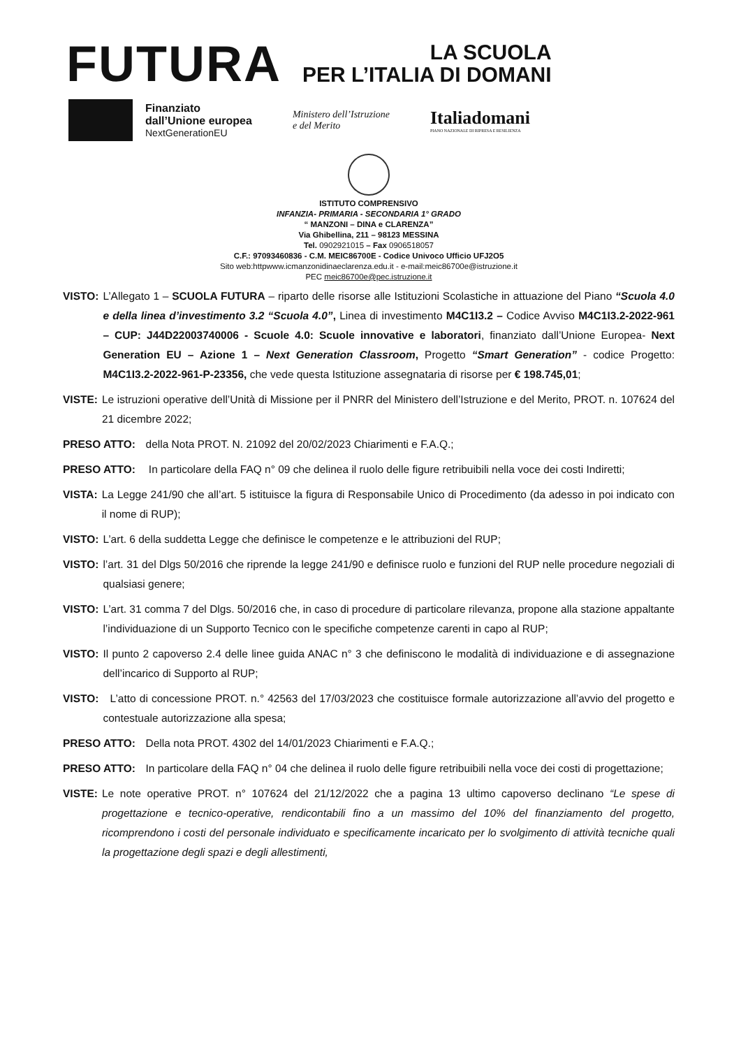FUTURA
LA SCUOLA
PER L’ITALIA DI DOMANI
Finanziato
dall’Unione europea
NextGenerationEU
Ministero dell’Istruzione
e del Merito
Italiadomani
PIANO NAZIONALE DI RIPRESA E RESILIENZA
ISTITUTO COMPRENSIVO
INFANZIA- PRIMARIA - SECONDARIA 1° GRADO
“ MANZONI – DINA e CLARENZA”
Via Ghibellina, 211 – 98123 MESSINA
Tel. 0902921015 – Fax 0906518057
C.F.: 97093460836 - C.M. MEIC86700E - Codice Univoco Ufficio UFJ2O5
Sito web:httpwww.icmanzonidinaeclarenza.edu.it - e-mail:meic86700e@istruzione.it
PEC meic86700e@pec.istruzione.it
VISTO: L’Allegato 1 – SCUOLA FUTURA – riparto delle risorse alle Istituzioni Scolastiche in attuazione del Piano “Scuola 4.0 e della linea d’investimento 3.2 “Scuola 4.0”, Linea di investimento M4C1I3.2 – Codice Avviso M4C1I3.2-2022-961 – CUP: J44D22003740006 - Scuole 4.0: Scuole innovative e laboratori, finanziato dall’Unione Europea- Next Generation EU – Azione 1 – Next Generation Classroom, Progetto “Smart Generation” - codice Progetto: M4C1I3.2-2022-961-P-23356, che vede questa Istituzione assegnataria di risorse per € 198.745,01;
VISTE: Le istruzioni operative dell’Unità di Missione per il PNRR del Ministero dell’Istruzione e del Merito, PROT. n. 107624 del 21 dicembre 2022;
PRESO ATTO: della Nota PROT. N. 21092 del 20/02/2023 Chiarimenti e F.A.Q.;
PRESO ATTO: In particolare della FAQ n° 09 che delinea il ruolo delle figure retribuibili nella voce dei costi Indiretti;
VISTA: La Legge 241/90 che all’art. 5 istituisce la figura di Responsabile Unico di Procedimento (da adesso in poi indicato con il nome di RUP);
VISTO: L’art. 6 della suddetta Legge che definisce le competenze e le attribuzioni del RUP;
VISTO: l’art. 31 del Dlgs 50/2016 che riprende la legge 241/90 e definisce ruolo e funzioni del RUP nelle procedure negoziali di qualsiasi genere;
VISTO: L’art. 31 comma 7 del Dlgs. 50/2016 che, in caso di procedure di particolare rilevanza, propone alla stazione appaltante l’individuazione di un Supporto Tecnico con le specifiche competenze carenti in capo al RUP;
VISTO: Il punto 2 capoverso 2.4 delle linee guida ANAC n° 3 che definiscono le modalità di individuazione e di assegnazione dell’incarico di Supporto al RUP;
VISTO: L’atto di concessione PROT. n.° 42563 del 17/03/2023 che costituisce formale autorizzazione all’avvio del progetto e contestuale autorizzazione alla spesa;
PRESO ATTO: Della nota PROT. 4302 del 14/01/2023 Chiarimenti e F.A.Q.;
PRESO ATTO: In particolare della FAQ n° 04 che delinea il ruolo delle figure retribuibili nella voce dei costi di progettazione;
VISTE: Le note operative PROT. n° 107624 del 21/12/2022 che a pagina 13 ultimo capoverso declinano “Le spese di progettazione e tecnico-operative, rendicontabili fino a un massimo del 10% del finanziamento del progetto, ricomprendono i costi del personale individuato e specificamente incaricato per lo svolgimento di attività tecniche quali la progettazione degli spazi e degli allestimenti,